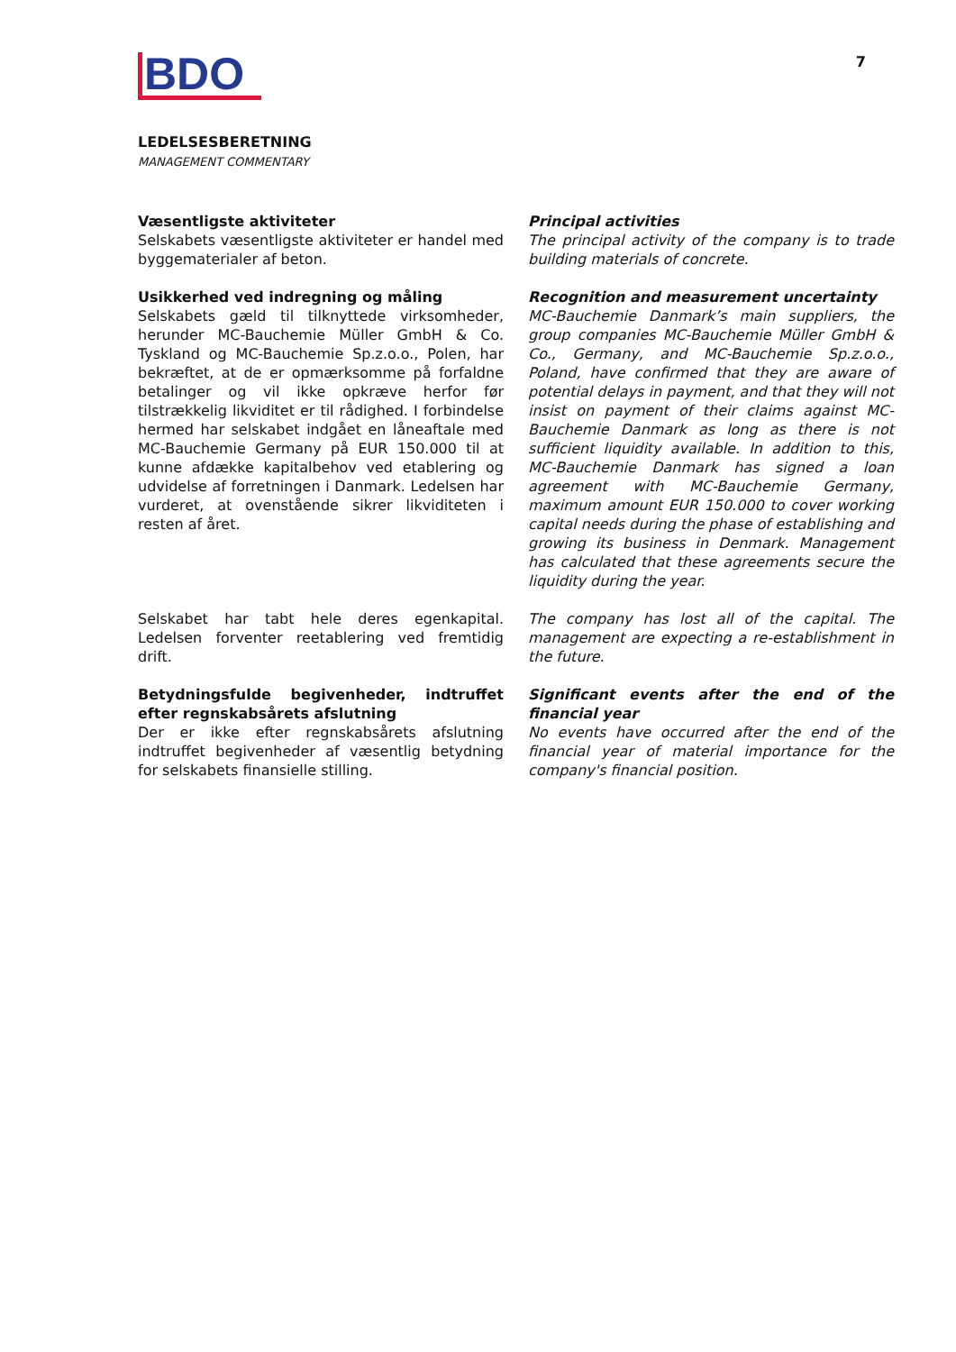BDO
7
LEDELSESBERETNING
MANAGEMENT COMMENTARY
Væsentligste aktiviteter
Selskabets væsentligste aktiviteter er handel med byggematerialer af beton.
Principal activities
The principal activity of the company is to trade building materials of concrete.
Usikkerhed ved indregning og måling
Selskabets gæld til tilknyttede virksomheder, herunder MC-Bauchemie Müller GmbH & Co. Tyskland og MC-Bauchemie Sp.z.o.o., Polen, har bekræftet, at de er opmærksomme på forfaldne betalinger og vil ikke opkræve herfor før tilstrækkelig likviditet er til rådighed. I forbindelse hermed har selskabet indgået en låneaftale med MC-Bauchemie Germany på EUR 150.000 til at kunne afdække kapitalbehov ved etablering og udvidelse af forretningen i Danmark. Ledelsen har vurderet, at ovenstående sikrer likviditeten i resten af året.
Recognition and measurement uncertainty
MC-Bauchemie Danmark’s main suppliers, the group companies MC-Bauchemie Müller GmbH & Co., Germany, and MC-Bauchemie Sp.z.o.o., Poland, have confirmed that they are aware of potential delays in payment, and that they will not insist on payment of their claims against MC-Bauchemie Danmark as long as there is not sufficient liquidity available. In addition to this, MC-Bauchemie Danmark has signed a loan agreement with MC-Bauchemie Germany, maximum amount EUR 150.000 to cover working capital needs during the phase of establishing and growing its business in Denmark. Management has calculated that these agreements secure the liquidity during the year.
Selskabet har tabt hele deres egenkapital. Ledelsen forventer reetablering ved fremtidig drift.
The company has lost all of the capital. The management are expecting a re-establishment in the future.
Betydningsfulde begivenheder, indtruffet efter regnskabsårets afslutning
Der er ikke efter regnskabsårets afslutning indtruffet begivenheder af væsentlig betydning for selskabets finansielle stilling.
Significant events after the end of the financial year
No events have occurred after the end of the financial year of material importance for the company's financial position.